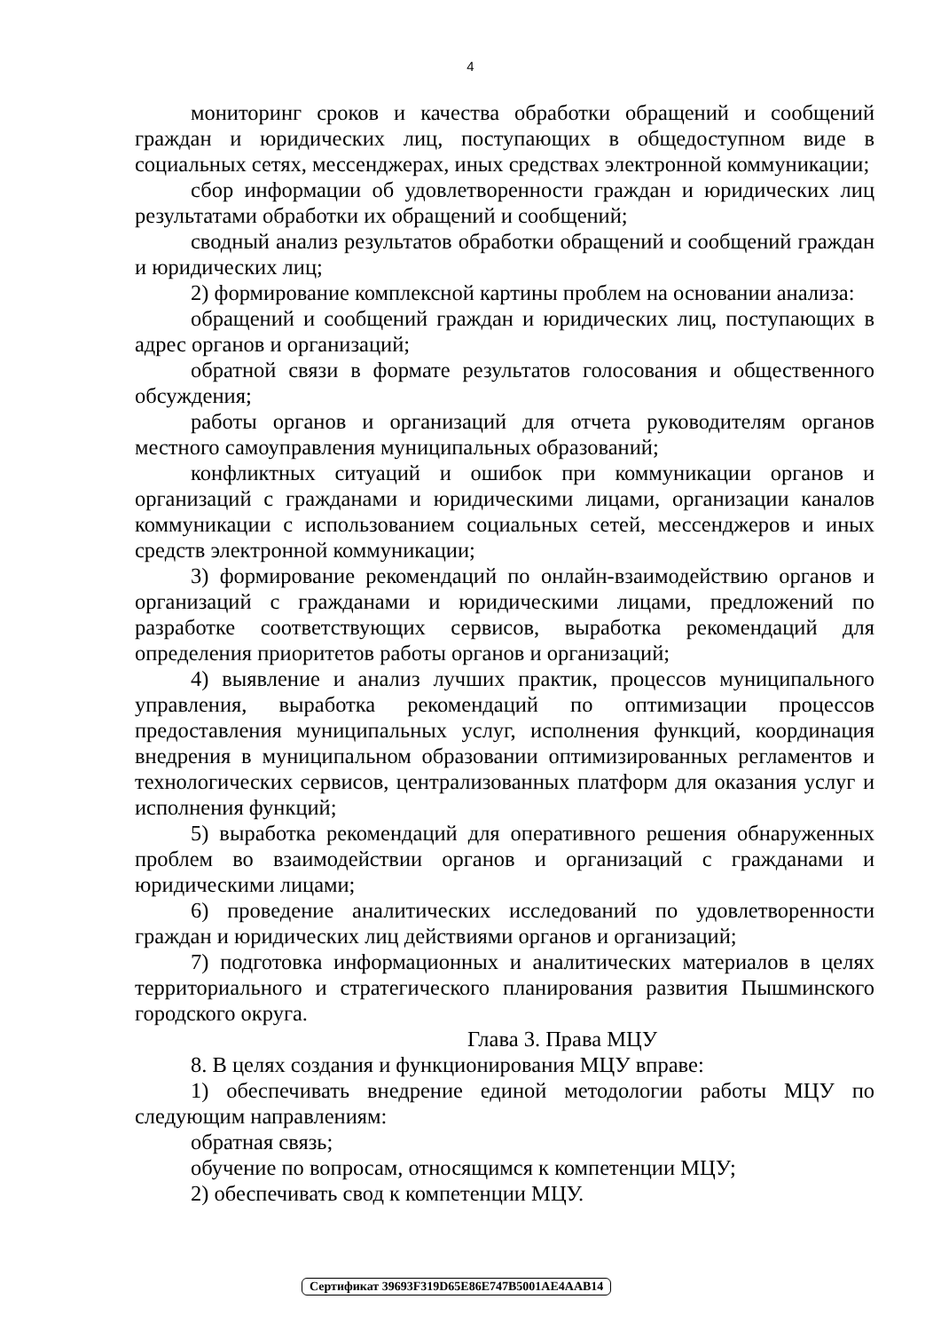4
мониторинг сроков и качества обработки обращений и сообщений граждан и юридических лиц, поступающих в общедоступном виде в социальных сетях, мессенджерах, иных средствах электронной коммуникации;
сбор информации об удовлетворенности граждан и юридических лиц результатами обработки их обращений и сообщений;
сводный анализ результатов обработки обращений и сообщений граждан и юридических лиц;
2) формирование комплексной картины проблем на основании анализа:
обращений и сообщений граждан и юридических лиц, поступающих в адрес органов и организаций;
обратной связи в формате результатов голосования и общественного обсуждения;
работы органов и организаций для отчета руководителям органов местного самоуправления муниципальных образований;
конфликтных ситуаций и ошибок при коммуникации органов и организаций с гражданами и юридическими лицами, организации каналов коммуникации с использованием социальных сетей, мессенджеров и иных средств электронной коммуникации;
3) формирование рекомендаций по онлайн-взаимодействию органов и организаций с гражданами и юридическими лицами, предложений по разработке соответствующих сервисов, выработка рекомендаций для определения приоритетов работы органов и организаций;
4) выявление и анализ лучших практик, процессов муниципального управления, выработка рекомендаций по оптимизации процессов предоставления муниципальных услуг, исполнения функций, координация внедрения в муниципальном образовании оптимизированных регламентов и технологических сервисов, централизованных платформ для оказания услуг и исполнения функций;
5) выработка рекомендаций для оперативного решения обнаруженных проблем во взаимодействии органов и организаций с гражданами и юридическими лицами;
6) проведение аналитических исследований по удовлетворенности граждан и юридических лиц действиями органов и организаций;
7) подготовка информационных и аналитических материалов в целях территориального и стратегического планирования развития Пышминского городского округа.
Глава 3. Права МЦУ
8. В целях создания и функционирования МЦУ вправе:
1) обеспечивать внедрение единой методологии работы МЦУ по следующим направлениям:
обратная связь;
обучение по вопросам, относящимся к компетенции МЦУ;
2) обеспечивать свод к компетенции МЦУ.
Сертификат 39693F319D65E86E747B5001AE4AAB14